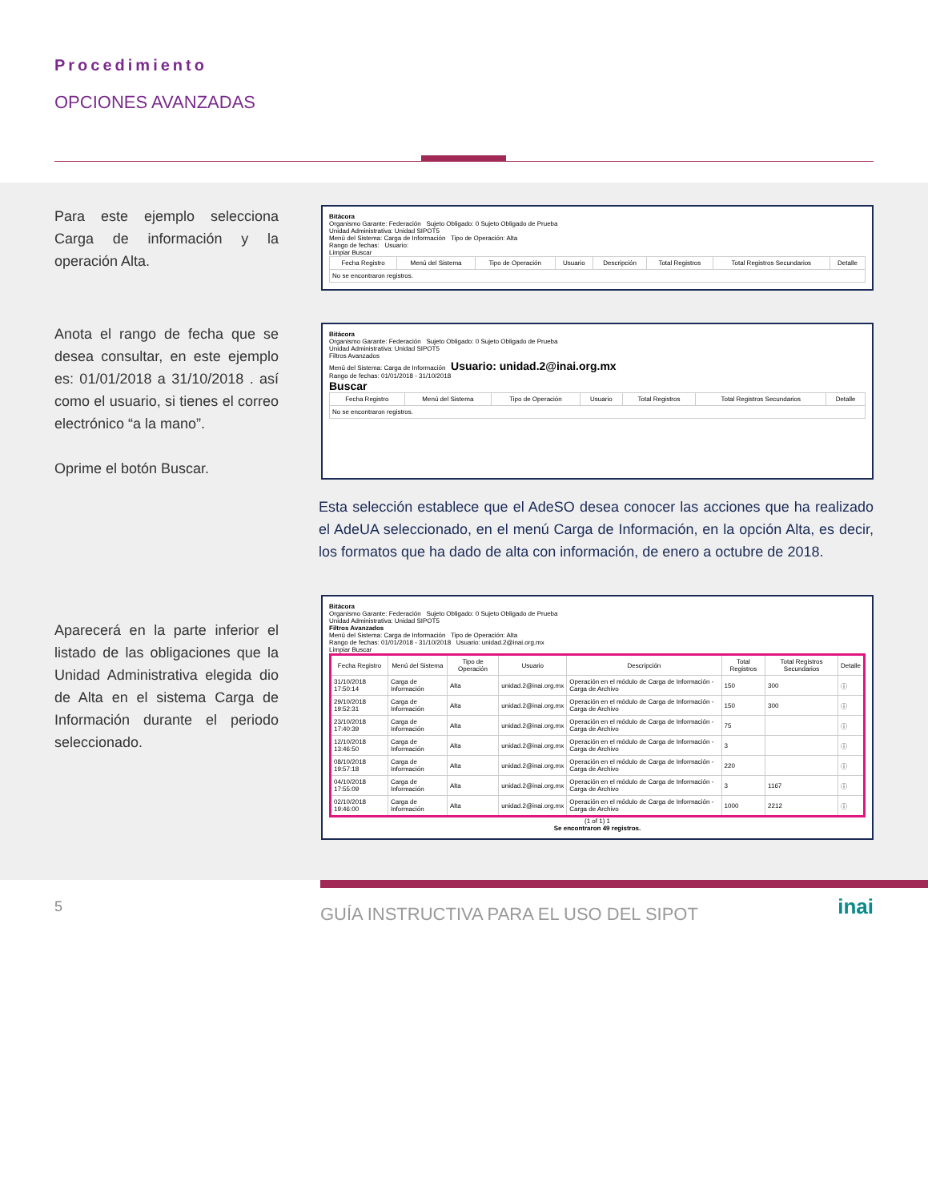Procedimiento
OPCIONES AVANZADAS
Para este ejemplo selecciona Carga de información y la operación Alta.
Bitácora
Organismo Garante: Federación Sujeto Obligado: 0 Sujeto Obligado de Prueba
Unidad Administrativa: Unidad SIPOT5
Menú del Sistema: Carga de Información Tipo de Operación: Alta
Rango de fechas: Usuario:
Limpiar Buscar
| Fecha Registro | Menú del Sistema | Tipo de Operación | Usuario | Descripción | Total Registros | Total Registros Secundarios | Detalle |
| --- | --- | --- | --- | --- | --- | --- | --- |
| No se encontraron registros. | | | | | | | |
Anota el rango de fecha que se desea consultar, en este ejemplo es: 01/01/2018 a 31/10/2018 . así como el usuario, si tienes el correo electrónico “a la mano”.
Oprime el botón Buscar.
Bitácora
Organismo Garante: Federación Sujeto Obligado: 0 Sujeto Obligado de Prueba
Unidad Administrativa: Unidad SIPOT5
Filtros Avanzados
Menú del Sistema: Carga de Información Usuario: unidad.2@inai.org.mx
Rango de fechas: 01/01/2018 - 31/10/2018
Buscar
| Fecha Registro | Menú del Sistema | Tipo de Operación | Usuario | Total Registros | Total Registros Secundarios | Detalle |
| --- | --- | --- | --- | --- | --- | --- |
| No se encontraron registros. | | | | | | |
Esta selección establece que el AdeSO desea conocer las acciones que ha realizado el AdeUA seleccionado, en el menú Carga de Información, en la opción Alta, es decir, los formatos que ha dado de alta con información, de enero a octubre de 2018.
Aparecerá en la parte inferior el listado de las obligaciones que la Unidad Administrativa elegida dio de Alta en el sistema Carga de Información durante el periodo seleccionado.
Bitácora
Organismo Garante: Federación Sujeto Obligado: 0 Sujeto Obligado de Prueba
Unidad Administrativa: Unidad SIPOT5
Filtros Avanzados
Menú del Sistema: Carga de Información Tipo de Operación: Alta
Rango de fechas: 01/01/2018 - 31/10/2018 Usuario: unidad.2@inai.org.mx
Limpiar Buscar
| Fecha Registro | Menú del Sistema | Tipo de Operación | Usuario | Descripción | Total Registros | Total Registros Secundarios | Detalle |
| --- | --- | --- | --- | --- | --- | --- | --- |
| 31/10/2018 17:50:14 | Carga de Información | Alta | unidad.2@inai.org.mx | Operación en el módulo de Carga de Información - Carga de Archivo | 150 | 300 | ⓘ |
| 29/10/2018 19:52:31 | Carga de Información | Alta | unidad.2@inai.org.mx | Operación en el módulo de Carga de Información - Carga de Archivo | 150 | 300 | ⓘ |
| 23/10/2018 17:40:39 | Carga de Información | Alta | unidad.2@inai.org.mx | Operación en el módulo de Carga de Información - Carga de Archivo | 75 | | ⓘ |
| 12/10/2018 13:46:50 | Carga de Información | Alta | unidad.2@inai.org.mx | Operación en el módulo de Carga de Información - Carga de Archivo | 3 | | ⓘ |
| 08/10/2018 19:57:18 | Carga de Información | Alta | unidad.2@inai.org.mx | Operación en el módulo de Carga de Información - Carga de Archivo | 220 | | ⓘ |
| 04/10/2018 17:55:09 | Carga de Información | Alta | unidad.2@inai.org.mx | Operación en el módulo de Carga de Información - Carga de Archivo | 3 | 1167 | ⓘ |
| 02/10/2018 19:46:00 | Carga de Información | Alta | unidad.2@inai.org.mx | Operación en el módulo de Carga de Información - Carga de Archivo | 1000 | 2212 | ⓘ |
(1 of 1) 1
Se encontraron 49 registros.
5 GUÍA INSTRUCTIVA PARA EL USO DEL SIPOT inai